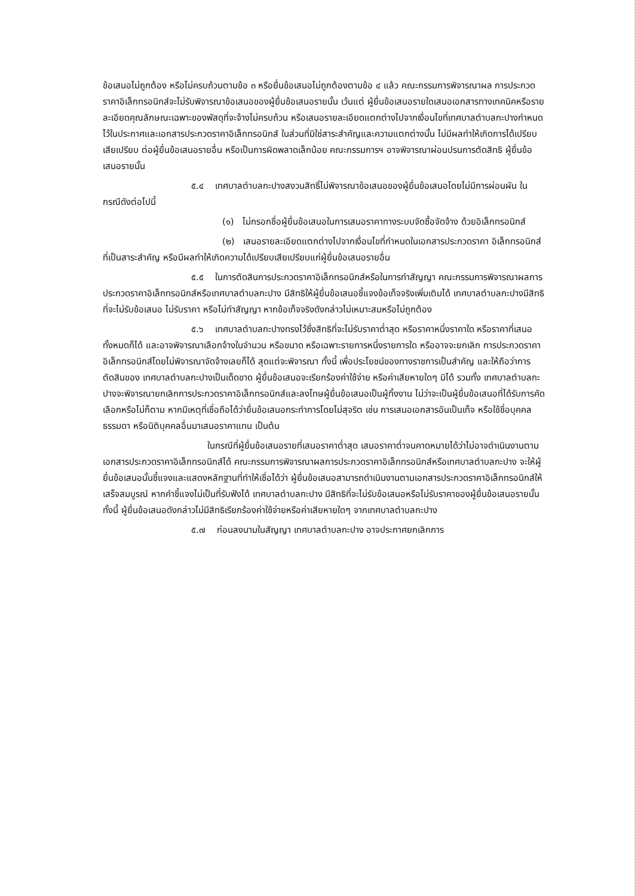ข้อเสนอไม่ถูกต้อง หรือไม่ครบถ้วนตามข้อ ๓ หรือยื่นข้อเสนอไม่ถูกต้องตามข้อ ๔ แล้ว คณะกรรมการพิจารณาผล การประกวดราคาอิเล็กทรอนิกส์จะไม่รับพิจารณาข้อเสนอของผู้ยื่นข้อเสนอรายนั้น เว้นแต่ ผู้ยื่นข้อเสนอรายใดเสนอเอกสารทางเทคนิคหรือรายละเอียดคุณลักษณะเฉพาะของพัสดุที่จะจ้างไม่ครบถ้วน หรือเสนอรายละเอียดแตกต่างไปจากเงื่อนไขที่เทศบาลตำบลกะปางกำหนดไว้ในประกาศและเอกสารประกวดราคาอิเล็กทรอนิกส์ ในส่วนที่มิใช่สาระสำคัญและความแตกต่างนั้น ไม่มีผลทำให้เกิดการได้เปรียบเสียเปรียบ ต่อผู้ยื่นข้อเสนอรายอื่น หรือเป็นการผิดพลาดเล็กน้อย คณะกรรมการฯ อาจพิจารณาผ่อนปรนการตัดสิทธิ ผู้ยื่นข้อเสนอรายนั้น
๕.๔ เทศบาลตำบลกะปางสงวนสิทธิ์ไม่พิจารณาข้อเสนอของผู้ยื่นข้อเสนอโดยไม่มีการผ่อนผัน ในกรณีดังต่อไปนี้
(๑) ไม่กรอกชื่อผู้ยื่นข้อเสนอในการเสนอราคาทางระบบจัดซื้อจัดจ้าง ด้วยอิเล็กทรอนิกส์
(๒) เสนอรายละเอียดแตกต่างไปจากเงื่อนไขที่กำหนดในเอกสารประกวดราคา อิเล็กทรอนิกส์ที่เป็นสาระสำคัญ หรือมีผลทำให้เกิดความได้เปรียบเสียเปรียบแก่ผู้ยื่นข้อเสนอรายอื่น
๕.๕ ในการตัดสินการประกวดราคาอิเล็กทรอนิกส์หรือในการทำสัญญา คณะกรรมการพิจารณาผลการประกวดราคาอิเล็กทรอนิกส์หรือเทศบาลตำบลกะปาง มีสิทธิให้ผู้ยื่นข้อเสนอชี้แจงข้อเท็จจริงเพิ่มเติมได้ เทศบาลตำบลกะปางมีสิทธิที่จะไม่รับข้อเสนอ ไม่รับราคา หรือไม่ทำสัญญา หากข้อเท็จจริงดังกล่าวไม่เหมาะสมหรือไม่ถูกต้อง
๕.๖ เทศบาลตำบลกะปางทรงไว้ซึ่งสิทธิที่จะไม่รับราคาต่ำสุด หรือราคาหนึ่งราคาใด หรือราคาที่เสนอทั้งหมดก็ได้ และอาจพิจารณาเลือกจ้างในจำนวน หรือขนาด หรือเฉพาะรายการหนึ่งรายการใด หรืออาจจะยกเลิก การประกวดราคาอิเล็กทรอนิกส์โดยไม่พิจารณาจัดจ้างเลยก็ได้ สุดแต่จะพิจารณา ทั้งนี้ เพื่อประโยชน์ของทางราชการเป็นสำคัญ และให้ถือว่าการตัดสินของ เทศบาลตำบลกะปางเป็นเด็ดขาด ผู้ยื่นข้อเสนอจะเรียกร้องค่าใช้จ่าย หรือค่าเสียหายใดๆ มิได้ รวมทั้ง เทศบาลตำบลกะปางจะพิจารณายกเลิกการประกวดราคาอิเล็กทรอนิกส์และลงโทษผู้ยื่นข้อเสนอเป็นผู้ทิ้งงาน ไม่ว่าจะเป็นผู้ยื่นข้อเสนอที่ได้รับการคัดเลือกหรือไม่ก็ตาม หากมีเหตุที่เชื่อถือได้ว่ายื่นข้อเสนอกระทำการโดยไม่สุจริต เช่น การเสนอเอกสารอันเป็นเท็จ หรือใช้ชื่อบุคคลธรรมดา หรือนิติบุคคลอื่นมาเสนอราคาแทน เป็นต้น
ในกรณีที่ผู้ยื่นข้อเสนอรายที่เสนอราคาต่ำสุด เสนอราคาต่ำจนคาดหมายได้ว่าไม่อาจดำเนินงานตามเอกสารประกวดราคาอิเล็กทรอนิกส์ได้ คณะกรรมการพิจารณาผลการประกวดราคาอิเล็กทรอนิกส์หรือเทศบาลตำบลกะปาง จะให้ผู้ยื่นข้อเสนอนั้นชี้แจงและแสดงหลักฐานที่ทำให้เชื่อได้ว่า ผู้ยื่นข้อเสนอสามารถดำเนินงานตามเอกสารประกวดราคาอิเล็กทรอนิกส์ให้เสร็จสมบูรณ์ หากคำชี้แจงไม่เป็นที่รับฟังได้ เทศบาลตำบลกะปาง มีสิทธิที่จะไม่รับข้อเสนอหรือไม่รับราคาของผู้ยื่นข้อเสนอรายนั้น ทั้งนี้ ผู้ยื่นข้อเสนอดังกล่าวไม่มีสิทธิเรียกร้องค่าใช้จ่ายหรือค่าเสียหายใดๆ จากเทศบาลตำบลกะปาง
๕.๗ ก่อนลงนามในสัญญา เทศบาลตำบลกะปาง อาจประกาศยกเลิกการ